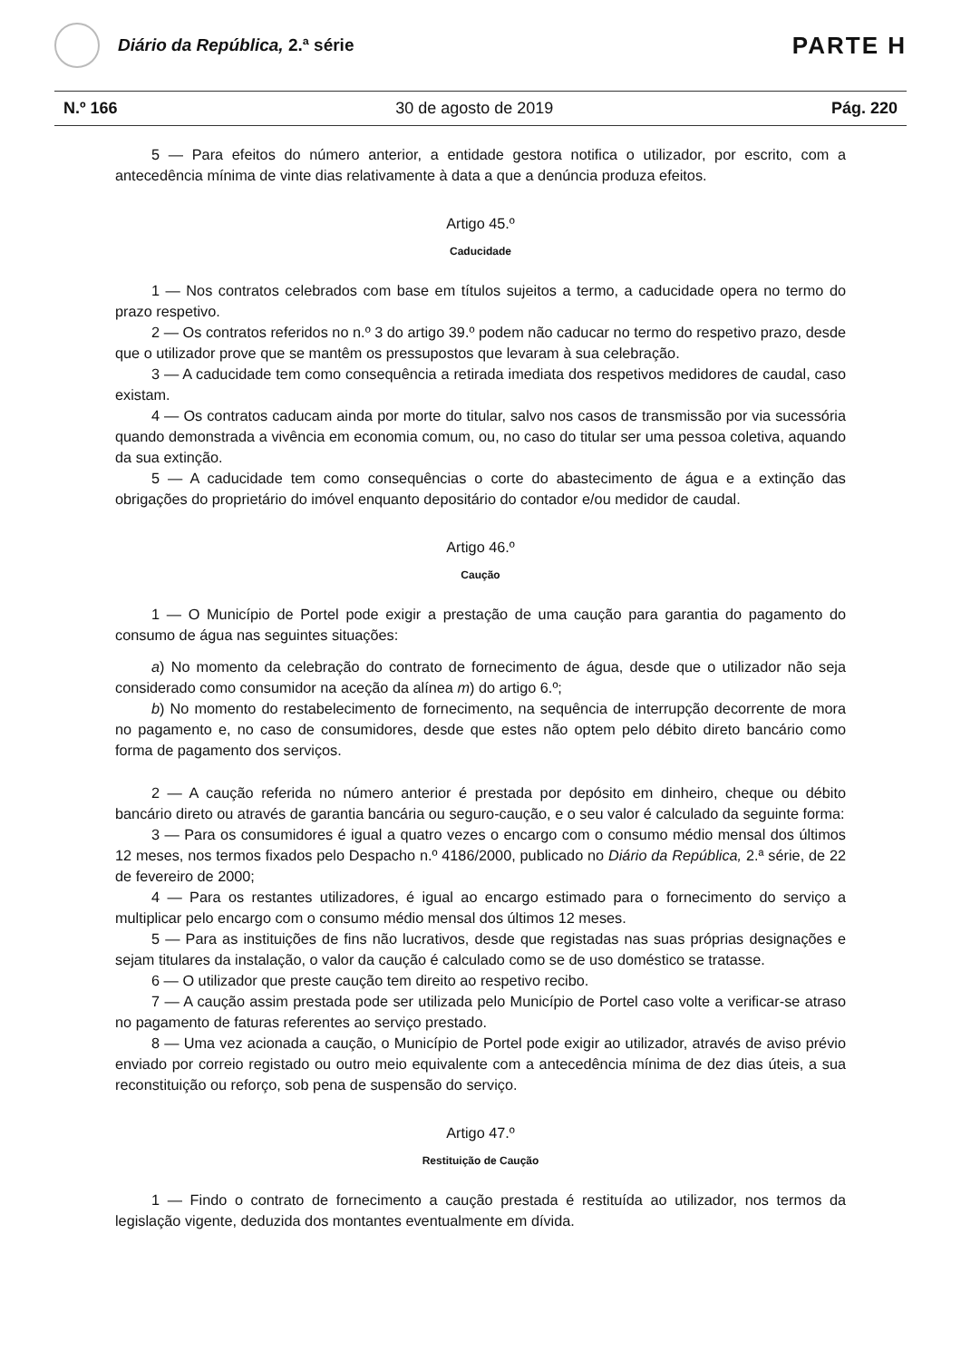Diário da República, 2.ª série
PARTE H
N.º 166 30 de agosto de 2019 Pág. 220
5 — Para efeitos do número anterior, a entidade gestora notifica o utilizador, por escrito, com a antecedência mínima de vinte dias relativamente à data a que a denúncia produza efeitos.
Artigo 45.º
Caducidade
1 — Nos contratos celebrados com base em títulos sujeitos a termo, a caducidade opera no termo do prazo respetivo.
2 — Os contratos referidos no n.º 3 do artigo 39.º podem não caducar no termo do respetivo prazo, desde que o utilizador prove que se mantêm os pressupostos que levaram à sua celebração.
3 — A caducidade tem como consequência a retirada imediata dos respetivos medidores de caudal, caso existam.
4 — Os contratos caducam ainda por morte do titular, salvo nos casos de transmissão por via sucessória quando demonstrada a vivência em economia comum, ou, no caso do titular ser uma pessoa coletiva, aquando da sua extinção.
5 — A caducidade tem como consequências o corte do abastecimento de água e a extinção das obrigações do proprietário do imóvel enquanto depositário do contador e/ou medidor de caudal.
Artigo 46.º
Caução
1 — O Município de Portel pode exigir a prestação de uma caução para garantia do pagamento do consumo de água nas seguintes situações:
a) No momento da celebração do contrato de fornecimento de água, desde que o utilizador não seja considerado como consumidor na aceção da alínea m) do artigo 6.º;
b) No momento do restabelecimento de fornecimento, na sequência de interrupção decorrente de mora no pagamento e, no caso de consumidores, desde que estes não optem pelo débito direto bancário como forma de pagamento dos serviços.
2 — A caução referida no número anterior é prestada por depósito em dinheiro, cheque ou débito bancário direto ou através de garantia bancária ou seguro-caução, e o seu valor é calculado da seguinte forma:
3 — Para os consumidores é igual a quatro vezes o encargo com o consumo médio mensal dos últimos 12 meses, nos termos fixados pelo Despacho n.º 4186/2000, publicado no Diário da República, 2.ª série, de 22 de fevereiro de 2000;
4 — Para os restantes utilizadores, é igual ao encargo estimado para o fornecimento do serviço a multiplicar pelo encargo com o consumo médio mensal dos últimos 12 meses.
5 — Para as instituições de fins não lucrativos, desde que registadas nas suas próprias designações e sejam titulares da instalação, o valor da caução é calculado como se de uso doméstico se tratasse.
6 — O utilizador que preste caução tem direito ao respetivo recibo.
7 — A caução assim prestada pode ser utilizada pelo Município de Portel caso volte a verificar-se atraso no pagamento de faturas referentes ao serviço prestado.
8 — Uma vez acionada a caução, o Município de Portel pode exigir ao utilizador, através de aviso prévio enviado por correio registado ou outro meio equivalente com a antecedência mínima de dez dias úteis, a sua reconstituição ou reforço, sob pena de suspensão do serviço.
Artigo 47.º
Restituição de Caução
1 — Findo o contrato de fornecimento a caução prestada é restituída ao utilizador, nos termos da legislação vigente, deduzida dos montantes eventualmente em dívida.